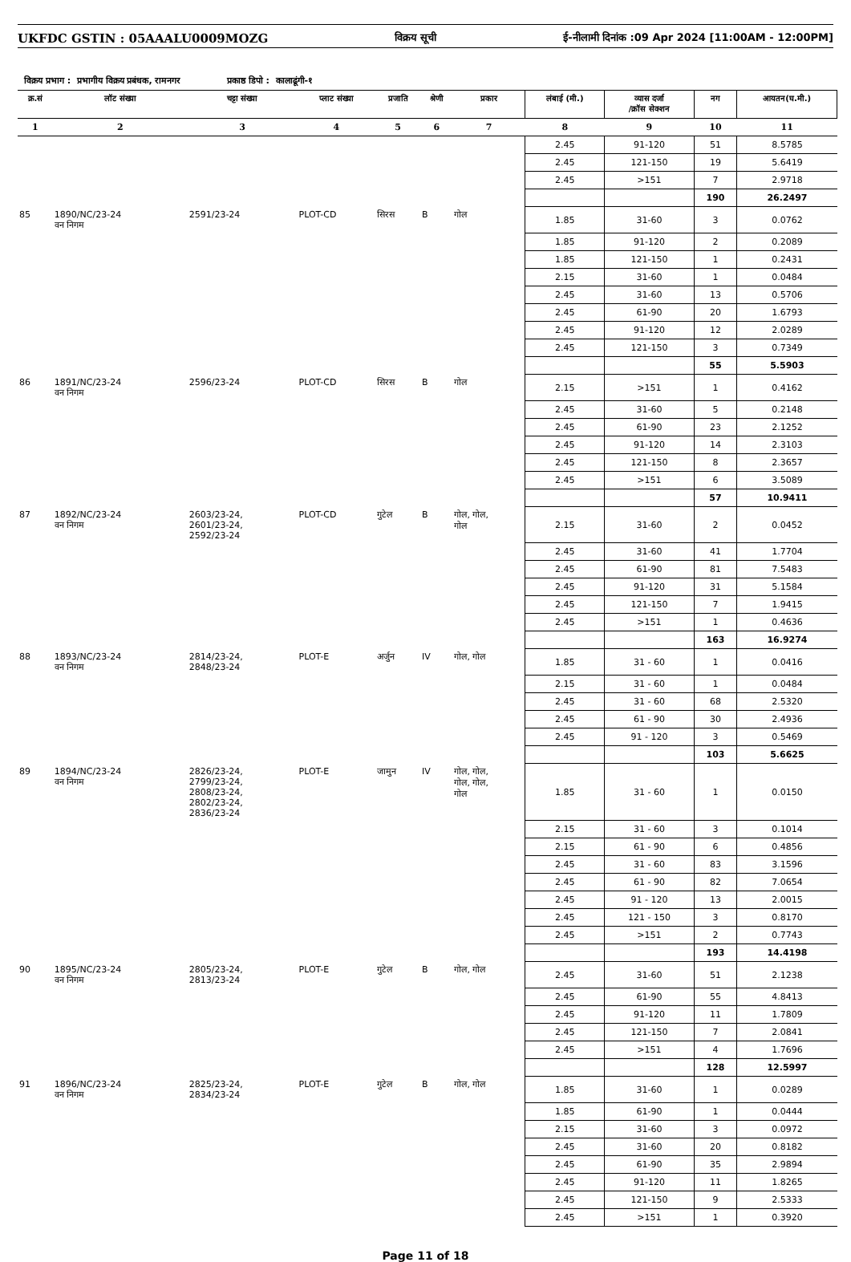UKFDC GSTIN : 05AAALU0009MOZG विक्रय सूची ई-नीलामी दिनांक :09 Apr 2024 [11:00AM - 12:00PM]
विक्रय प्रभाग : प्रभागीय विक्रय प्रबंधक, रामनगर प्रकाष्ठ डिपो : कालाढूंगी-१
| क्र.सं | लॉट संख्या | चट्टा संख्या | प्लाट संख्या | प्रजाति | श्रेणी | प्रकार | लंबाई (मी.) | व्यास दर्जा /क्रॉस सेक्शन | नग | आयतन(घ.मी.) |
| --- | --- | --- | --- | --- | --- | --- | --- | --- | --- | --- |
| 1 | 2 | 3 | 4 | 5 | 6 | 7 | 8 | 9 | 10 | 11 |
| | | | | | | | 2.45 | 91-120 | 51 | 8.5785 |
| | | | | | | | 2.45 | 121-150 | 19 | 5.6419 |
| | | | | | | | 2.45 | >151 | 7 | 2.9718 |
| | | | | | | | | | 190 | 26.2497 |
| 85 | 1890/NC/23-24 वन निगम | 2591/23-24 | PLOT-CD | सिरस | B | गोल | 1.85 | 31-60 | 3 | 0.0762 |
| | | | | | | | 1.85 | 91-120 | 2 | 0.2089 |
| | | | | | | | 1.85 | 121-150 | 1 | 0.2431 |
| | | | | | | | 2.15 | 31-60 | 1 | 0.0484 |
| | | | | | | | 2.45 | 31-60 | 13 | 0.5706 |
| | | | | | | | 2.45 | 61-90 | 20 | 1.6793 |
| | | | | | | | 2.45 | 91-120 | 12 | 2.0289 |
| | | | | | | | 2.45 | 121-150 | 3 | 0.7349 |
| | | | | | | | | | 55 | 5.5903 |
| 86 | 1891/NC/23-24 वन निगम | 2596/23-24 | PLOT-CD | सिरस | B | गोल | 2.15 | >151 | 1 | 0.4162 |
| | | | | | | | 2.45 | 31-60 | 5 | 0.2148 |
| | | | | | | | 2.45 | 61-90 | 23 | 2.1252 |
| | | | | | | | 2.45 | 91-120 | 14 | 2.3103 |
| | | | | | | | 2.45 | 121-150 | 8 | 2.3657 |
| | | | | | | | 2.45 | >151 | 6 | 3.5089 |
| | | | | | | | | | 57 | 10.9411 |
| 87 | 1892/NC/23-24 वन निगम | 2603/23-24, 2601/23-24, 2592/23-24 | PLOT-CD | गुटेल | B | गोल, गोल, गोल | 2.15 | 31-60 | 2 | 0.0452 |
| | | | | | | | 2.45 | 31-60 | 41 | 1.7704 |
| | | | | | | | 2.45 | 61-90 | 81 | 7.5483 |
| | | | | | | | 2.45 | 91-120 | 31 | 5.1584 |
| | | | | | | | 2.45 | 121-150 | 7 | 1.9415 |
| | | | | | | | 2.45 | >151 | 1 | 0.4636 |
| | | | | | | | | | 163 | 16.9274 |
| 88 | 1893/NC/23-24 वन निगम | 2814/23-24, 2848/23-24 | PLOT-E | अर्जुन | IV | गोल, गोल | 1.85 | 31 - 60 | 1 | 0.0416 |
| | | | | | | | 2.15 | 31 - 60 | 1 | 0.0484 |
| | | | | | | | 2.45 | 31 - 60 | 68 | 2.5320 |
| | | | | | | | 2.45 | 61 - 90 | 30 | 2.4936 |
| | | | | | | | 2.45 | 91 - 120 | 3 | 0.5469 |
| | | | | | | | | | 103 | 5.6625 |
| 89 | 1894/NC/23-24 वन निगम | 2826/23-24, 2799/23-24, 2808/23-24, 2802/23-24, 2836/23-24 | PLOT-E | जामुन | IV | गोल, गोल, गोल, गोल, गोल | 1.85 | 31 - 60 | 1 | 0.0150 |
| | | | | | | | 2.15 | 31 - 60 | 3 | 0.1014 |
| | | | | | | | 2.15 | 61 - 90 | 6 | 0.4856 |
| | | | | | | | 2.45 | 31 - 60 | 83 | 3.1596 |
| | | | | | | | 2.45 | 61 - 90 | 82 | 7.0654 |
| | | | | | | | 2.45 | 91 - 120 | 13 | 2.0015 |
| | | | | | | | 2.45 | 121 - 150 | 3 | 0.8170 |
| | | | | | | | 2.45 | >151 | 2 | 0.7743 |
| | | | | | | | | | 193 | 14.4198 |
| 90 | 1895/NC/23-24 वन निगम | 2805/23-24, 2813/23-24 | PLOT-E | गुटेल | B | गोल, गोल | 2.45 | 31-60 | 51 | 2.1238 |
| | | | | | | | 2.45 | 61-90 | 55 | 4.8413 |
| | | | | | | | 2.45 | 91-120 | 11 | 1.7809 |
| | | | | | | | 2.45 | 121-150 | 7 | 2.0841 |
| | | | | | | | 2.45 | >151 | 4 | 1.7696 |
| | | | | | | | | | 128 | 12.5997 |
| 91 | 1896/NC/23-24 वन निगम | 2825/23-24, 2834/23-24 | PLOT-E | गुटेल | B | गोल, गोल | 1.85 | 31-60 | 1 | 0.0289 |
| | | | | | | | 1.85 | 61-90 | 1 | 0.0444 |
| | | | | | | | 2.15 | 31-60 | 3 | 0.0972 |
| | | | | | | | 2.45 | 31-60 | 20 | 0.8182 |
| | | | | | | | 2.45 | 61-90 | 35 | 2.9894 |
| | | | | | | | 2.45 | 91-120 | 11 | 1.8265 |
| | | | | | | | 2.45 | 121-150 | 9 | 2.5333 |
| | | | | | | | 2.45 | >151 | 1 | 0.3920 |
Page 11 of 18